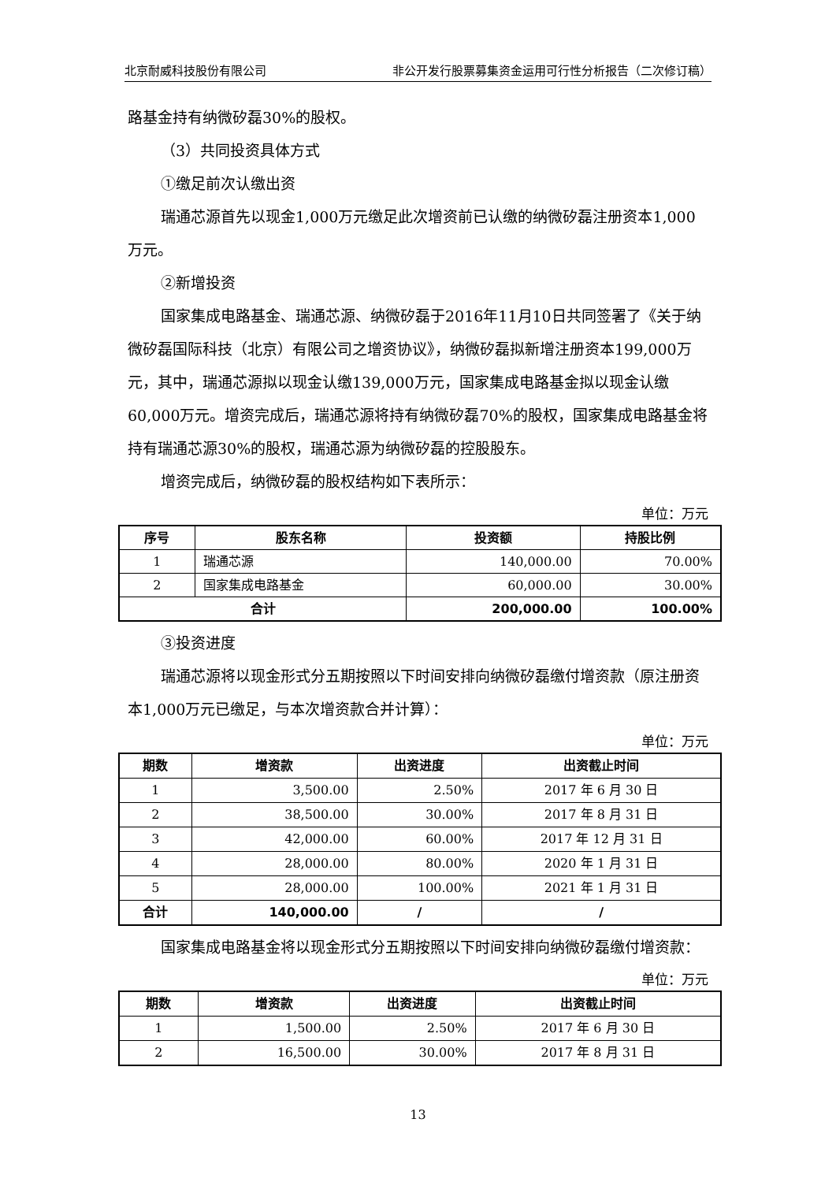北京耐威科技股份有限公司 非公开发行股票募集资金运用可行性分析报告（二次修订稿）
路基金持有纳微矽磊30%的股权。
（3）共同投资具体方式
①缴足前次认缴出资
瑞通芯源首先以现金1,000万元缴足此次增资前已认缴的纳微矽磊注册资本1,000万元。
②新增投资
国家集成电路基金、瑞通芯源、纳微矽磊于2016年11月10日共同签署了《关于纳微矽磊国际科技（北京）有限公司之增资协议》，纳微矽磊拟新增注册资本199,000万元，其中，瑞通芯源拟以现金认缴139,000万元，国家集成电路基金拟以现金认缴60,000万元。增资完成后，瑞通芯源将持有纳微矽磊70%的股权，国家集成电路基金将持有瑞通芯源30%的股权，瑞通芯源为纳微矽磊的控股股东。
增资完成后，纳微矽磊的股权结构如下表所示：
单位：万元
| 序号 | 股东名称 | 投资额 | 持股比例 |
| --- | --- | --- | --- |
| 1 | 瑞通芯源 | 140,000.00 | 70.00% |
| 2 | 国家集成电路基金 | 60,000.00 | 30.00% |
| 合计 | | 200,000.00 | 100.00% |
③投资进度
瑞通芯源将以现金形式分五期按照以下时间安排向纳微矽磊缴付增资款（原注册资本1,000万元已缴足，与本次增资款合并计算）：
单位：万元
| 期数 | 增资款 | 出资进度 | 出资截止时间 |
| --- | --- | --- | --- |
| 1 | 3,500.00 | 2.50% | 2017 年 6 月 30 日 |
| 2 | 38,500.00 | 30.00% | 2017 年 8 月 31 日 |
| 3 | 42,000.00 | 60.00% | 2017 年 12 月 31 日 |
| 4 | 28,000.00 | 80.00% | 2020 年 1 月 31 日 |
| 5 | 28,000.00 | 100.00% | 2021 年 1 月 31 日 |
| 合计 | 140,000.00 | / | / |
国家集成电路基金将以现金形式分五期按照以下时间安排向纳微矽磊缴付增资款：
单位：万元
| 期数 | 增资款 | 出资进度 | 出资截止时间 |
| --- | --- | --- | --- |
| 1 | 1,500.00 | 2.50% | 2017 年 6 月 30 日 |
| 2 | 16,500.00 | 30.00% | 2017 年 8 月 31 日 |
13